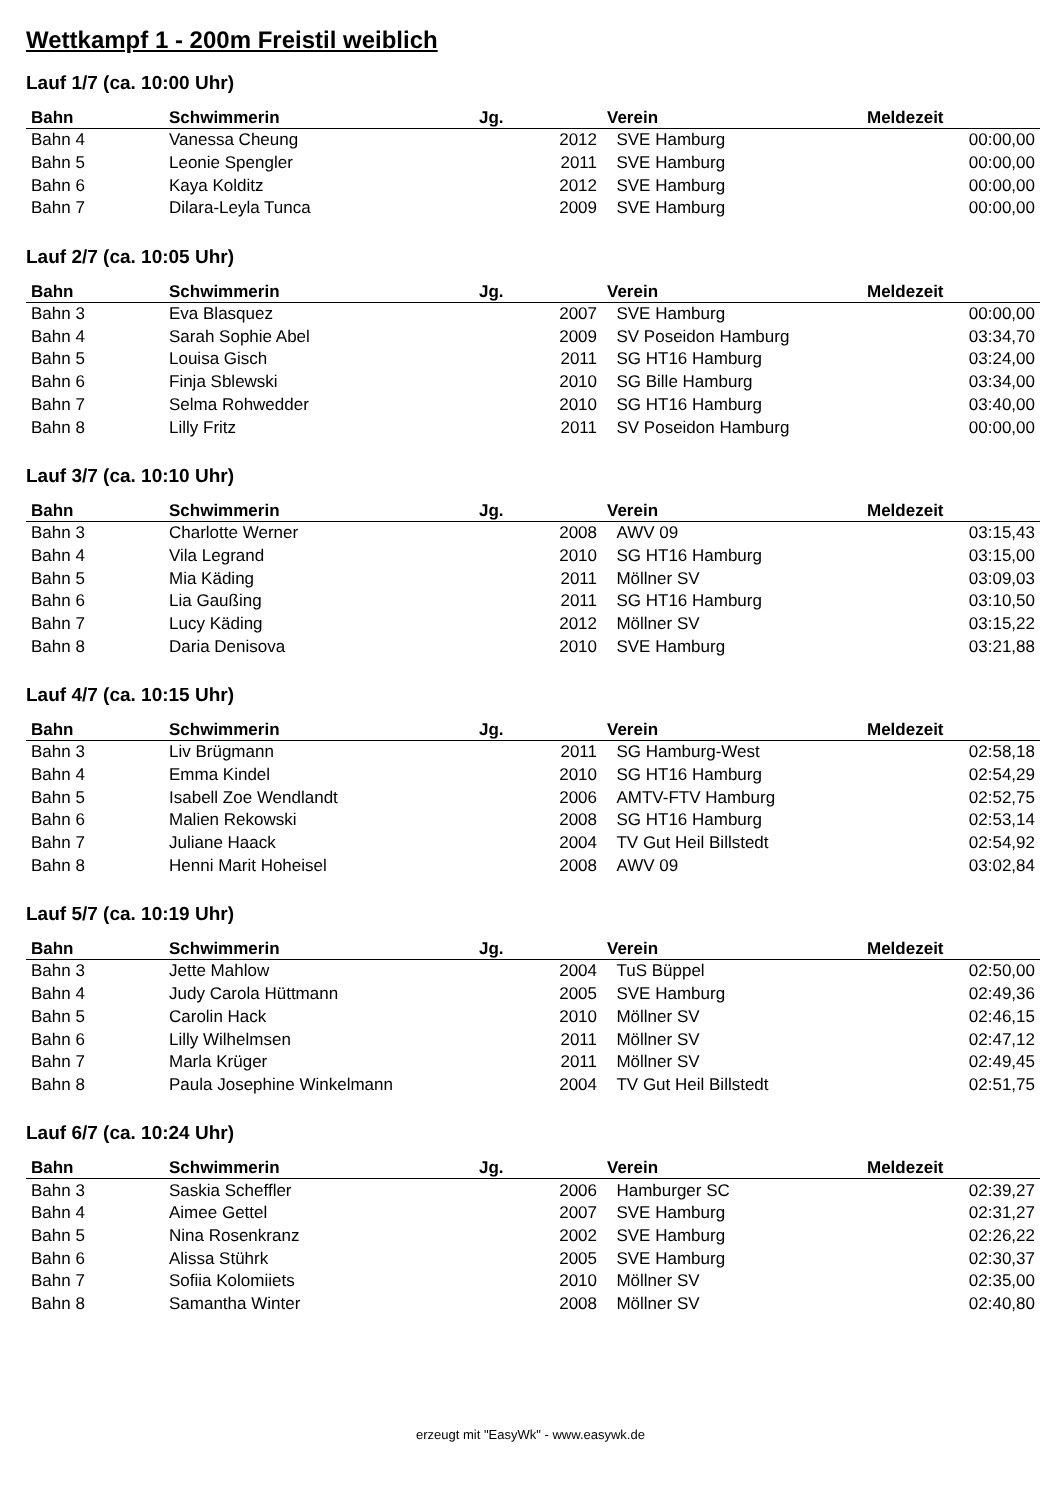Wettkampf 1 - 200m Freistil weiblich
Lauf 1/7 (ca. 10:00 Uhr)
| Bahn | Schwimmerin | Jg. | Verein | Meldezeit |
| --- | --- | --- | --- | --- |
| Bahn 4 | Vanessa Cheung | 2012 | SVE Hamburg | 00:00,00 |
| Bahn 5 | Leonie Spengler | 2011 | SVE Hamburg | 00:00,00 |
| Bahn 6 | Kaya Kolditz | 2012 | SVE Hamburg | 00:00,00 |
| Bahn 7 | Dilara-Leyla Tunca | 2009 | SVE Hamburg | 00:00,00 |
Lauf 2/7 (ca. 10:05 Uhr)
| Bahn | Schwimmerin | Jg. | Verein | Meldezeit |
| --- | --- | --- | --- | --- |
| Bahn 3 | Eva Blasquez | 2007 | SVE Hamburg | 00:00,00 |
| Bahn 4 | Sarah Sophie Abel | 2009 | SV Poseidon Hamburg | 03:34,70 |
| Bahn 5 | Louisa Gisch | 2011 | SG HT16 Hamburg | 03:24,00 |
| Bahn 6 | Finja Sblewski | 2010 | SG Bille Hamburg | 03:34,00 |
| Bahn 7 | Selma Rohwedder | 2010 | SG HT16 Hamburg | 03:40,00 |
| Bahn 8 | Lilly Fritz | 2011 | SV Poseidon Hamburg | 00:00,00 |
Lauf 3/7 (ca. 10:10 Uhr)
| Bahn | Schwimmerin | Jg. | Verein | Meldezeit |
| --- | --- | --- | --- | --- |
| Bahn 3 | Charlotte Werner | 2008 | AWV 09 | 03:15,43 |
| Bahn 4 | Vila Legrand | 2010 | SG HT16 Hamburg | 03:15,00 |
| Bahn 5 | Mia Käding | 2011 | Möllner SV | 03:09,03 |
| Bahn 6 | Lia Gaußing | 2011 | SG HT16 Hamburg | 03:10,50 |
| Bahn 7 | Lucy Käding | 2012 | Möllner SV | 03:15,22 |
| Bahn 8 | Daria Denisova | 2010 | SVE Hamburg | 03:21,88 |
Lauf 4/7 (ca. 10:15 Uhr)
| Bahn | Schwimmerin | Jg. | Verein | Meldezeit |
| --- | --- | --- | --- | --- |
| Bahn 3 | Liv Brügmann | 2011 | SG Hamburg-West | 02:58,18 |
| Bahn 4 | Emma Kindel | 2010 | SG HT16 Hamburg | 02:54,29 |
| Bahn 5 | Isabell Zoe Wendlandt | 2006 | AMTV-FTV Hamburg | 02:52,75 |
| Bahn 6 | Malien Rekowski | 2008 | SG HT16 Hamburg | 02:53,14 |
| Bahn 7 | Juliane Haack | 2004 | TV Gut Heil Billstedt | 02:54,92 |
| Bahn 8 | Henni Marit Hoheisel | 2008 | AWV 09 | 03:02,84 |
Lauf 5/7 (ca. 10:19 Uhr)
| Bahn | Schwimmerin | Jg. | Verein | Meldezeit |
| --- | --- | --- | --- | --- |
| Bahn 3 | Jette Mahlow | 2004 | TuS Büppel | 02:50,00 |
| Bahn 4 | Judy Carola Hüttmann | 2005 | SVE Hamburg | 02:49,36 |
| Bahn 5 | Carolin Hack | 2010 | Möllner SV | 02:46,15 |
| Bahn 6 | Lilly Wilhelmsen | 2011 | Möllner SV | 02:47,12 |
| Bahn 7 | Marla Krüger | 2011 | Möllner SV | 02:49,45 |
| Bahn 8 | Paula Josephine Winkelmann | 2004 | TV Gut Heil Billstedt | 02:51,75 |
Lauf 6/7 (ca. 10:24 Uhr)
| Bahn | Schwimmerin | Jg. | Verein | Meldezeit |
| --- | --- | --- | --- | --- |
| Bahn 3 | Saskia Scheffler | 2006 | Hamburger SC | 02:39,27 |
| Bahn 4 | Aimee Gettel | 2007 | SVE Hamburg | 02:31,27 |
| Bahn 5 | Nina Rosenkranz | 2002 | SVE Hamburg | 02:26,22 |
| Bahn 6 | Alissa Stührk | 2005 | SVE Hamburg | 02:30,37 |
| Bahn 7 | Sofiia Kolomiiets | 2010 | Möllner SV | 02:35,00 |
| Bahn 8 | Samantha Winter | 2008 | Möllner SV | 02:40,80 |
erzeugt mit "EasyWk" - www.easywk.de